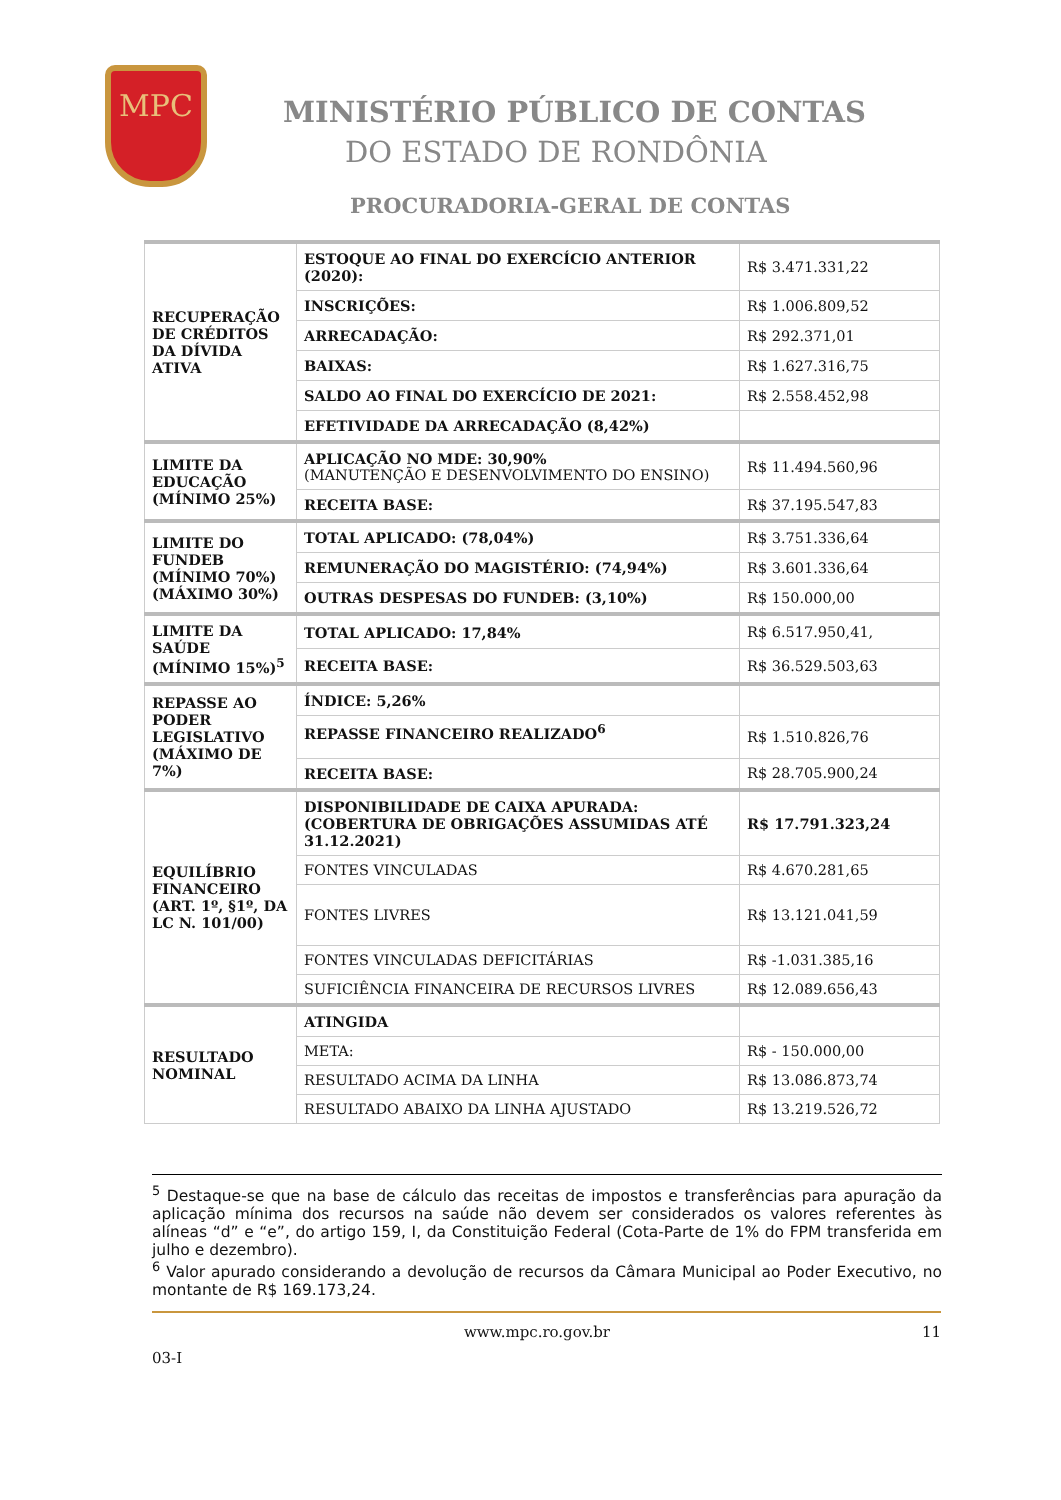MPC
MINISTÉRIO PÚBLICO DE CONTAS
DO ESTADO DE RONDÔNIA
PROCURADORIA-GERAL DE CONTAS
| RECUPERAÇÃO DE CRÉDITOS DA DÍVIDA ATIVA | ESTOQUE AO FINAL DO EXERCÍCIO ANTERIOR (2020): | R$ 3.471.331,22 |
| | INSCRIÇÕES: | R$ 1.006.809,52 |
| | ARRECADAÇÃO: | R$ 292.371,01 |
| | BAIXAS: | R$ 1.627.316,75 |
| | SALDO AO FINAL DO EXERCÍCIO DE 2021: | R$ 2.558.452,98 |
| | EFETIVIDADE DA ARRECADAÇÃO (8,42%) | |
| LIMITE DA EDUCAÇÃO (MÍNIMO 25%) | APLICAÇÃO NO MDE: 30,90% (MANUTENÇÃO E DESENVOLVIMENTO DO ENSINO) | R$ 11.494.560,96 |
| | RECEITA BASE: | R$ 37.195.547,83 |
| LIMITE DO FUNDEB (MÍNIMO 70%) (MÁXIMO 30%) | TOTAL APLICADO: (78,04%) | R$ 3.751.336,64 |
| | REMUNERAÇÃO DO MAGISTÉRIO: (74,94%) | R$ 3.601.336,64 |
| | OUTRAS DESPESAS DO FUNDEB: (3,10%) | R$ 150.000,00 |
| LIMITE DA SAÚDE (MÍNIMO 15%)<sup>5</sup> | TOTAL APLICADO: 17,84% | R$ 6.517.950,41, |
| | RECEITA BASE: | R$ 36.529.503,63 |
| REPASSE AO PODER LEGISLATIVO (MÁXIMO DE 7%) | ÍNDICE: 5,26% | |
| | REPASSE FINANCEIRO REALIZADO<sup>6</sup> | R$ 1.510.826,76 |
| | RECEITA BASE: | R$ 28.705.900,24 |
| EQUILÍBRIO FINANCEIRO (ART. 1º, §1º, DA LC N. 101/00) | DISPONIBILIDADE DE CAIXA APURADA: (COBERTURA DE OBRIGAÇÕES ASSUMIDAS ATÉ 31.12.2021) | R$ 17.791.323,24 |
| | FONTES VINCULADAS | R$ 4.670.281,65 |
| | FONTES LIVRES | R$ 13.121.041,59 |
| | FONTES VINCULADAS DEFICITÁRIAS | R$ -1.031.385,16 |
| | SUFICIÊNCIA FINANCEIRA DE RECURSOS LIVRES | R$ 12.089.656,43 |
| RESULTADO NOMINAL | ATINGIDA | |
| | META: | R$ - 150.000,00 |
| | RESULTADO ACIMA DA LINHA | R$ 13.086.873,74 |
| | RESULTADO ABAIXO DA LINHA AJUSTADO | R$ 13.219.526,72 |
<sup>5</sup> Destaque-se que na base de cálculo das receitas de impostos e transferências para apuração da aplicação mínima dos recursos na saúde não devem ser considerados os valores referentes às alíneas “d” e “e”, do artigo 159, I, da Constituição Federal (Cota-Parte de 1% do FPM transferida em julho e dezembro).
<sup>6</sup> Valor apurado considerando a devolução de recursos da Câmara Municipal ao Poder Executivo, no montante de R$ 169.173,24.
www.mpc.ro.gov.br 11
03-I